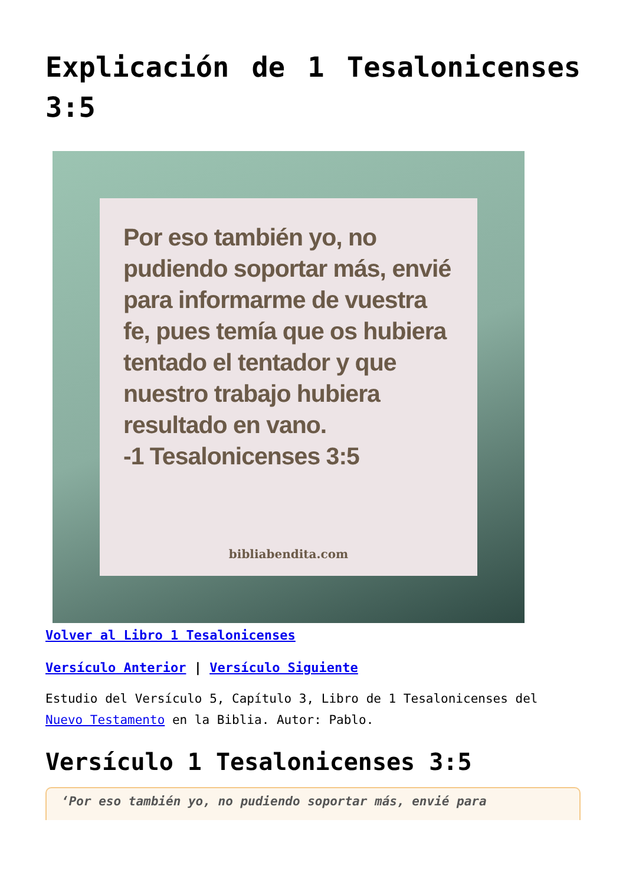Explicación de 1 Tesalonicenses 3:5
Por eso también yo, no pudiendo soportar más, envié para informarme de vuestra fe, pues temía que os hubiera tentado el tentador y que nuestro trabajo hubiera resultado en vano.
-1 Tesalonicenses 3:5
bibliabendita.com
Volver al Libro 1 Tesalonicenses
Versículo Anterior | Versículo Siguiente
Estudio del Versículo 5, Capítulo 3, Libro de 1 Tesalonicenses del Nuevo Testamento en la Biblia. Autor: Pablo.
Versículo 1 Tesalonicenses 3:5
‘Por eso también yo, no pudiendo soportar más, envié para